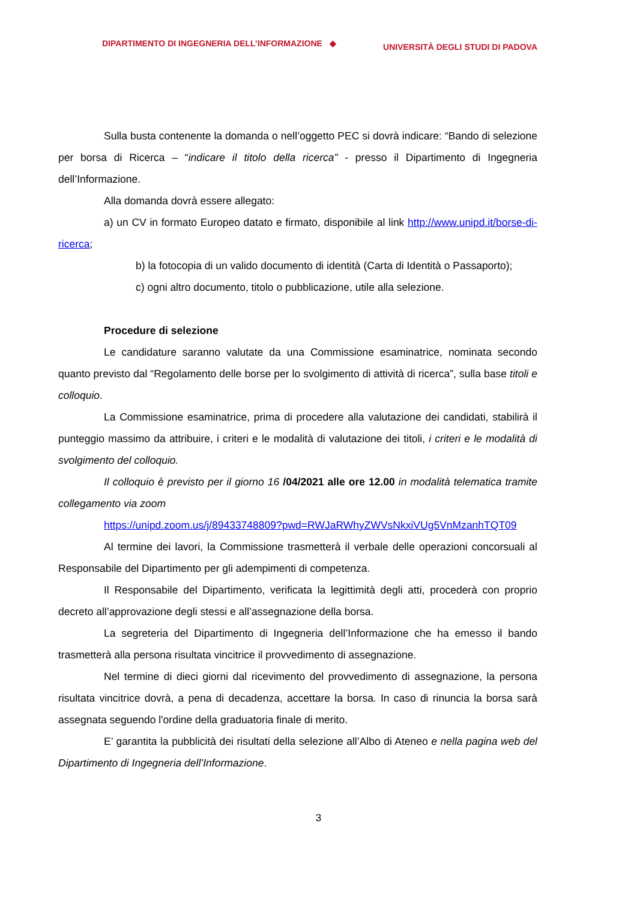DIPARTIMENTO DI INGEGNERIA DELL’INFORMAZIONE ◆ UNIVERSITÀ DEGLI STUDI DI PADOVA
Sulla busta contenente la domanda o nell’oggetto PEC si dovrà indicare: “Bando di selezione per borsa di Ricerca – “indicare il titolo della ricerca” - presso il Dipartimento di Ingegneria dell’Informazione.
Alla domanda dovrà essere allegato:
a) un CV in formato Europeo datato e firmato, disponibile al link http://www.unipd.it/borse-di-ricerca;
b) la fotocopia di un valido documento di identità (Carta di Identità o Passaporto);
c) ogni altro documento, titolo o pubblicazione, utile alla selezione.
Procedure di selezione
Le candidature saranno valutate da una Commissione esaminatrice, nominata secondo quanto previsto dal “Regolamento delle borse per lo svolgimento di attività di ricerca”, sulla base titoli e colloquio.
La Commissione esaminatrice, prima di procedere alla valutazione dei candidati, stabilirà il punteggio massimo da attribuire, i criteri e le modalità di valutazione dei titoli, i criteri e le modalità di svolgimento del colloquio.
Il colloquio è previsto per il giorno 16 /04/2021 alle ore 12.00 in modalità telematica tramite collegamento via zoom
https://unipd.zoom.us/j/89433748809?pwd=RWJaRWhyZWVsNkxiVUg5VnMzanhTQT09
Al termine dei lavori, la Commissione trasmetterà il verbale delle operazioni concorsuali al Responsabile del Dipartimento per gli adempimenti di competenza.
Il Responsabile del Dipartimento, verificata la legittimità degli atti, procederà con proprio decreto all’approvazione degli stessi e all’assegnazione della borsa.
La segreteria del Dipartimento di Ingegneria dell’Informazione che ha emesso il bando trasmetterà alla persona risultata vincitrice il provvedimento di assegnazione.
Nel termine di dieci giorni dal ricevimento del provvedimento di assegnazione, la persona risultata vincitrice dovrà, a pena di decadenza, accettare la borsa. In caso di rinuncia la borsa sarà assegnata seguendo l'ordine della graduatoria finale di merito.
E’ garantita la pubblicità dei risultati della selezione all’Albo di Ateneo e nella pagina web del Dipartimento di Ingegneria dell’Informazione.
3